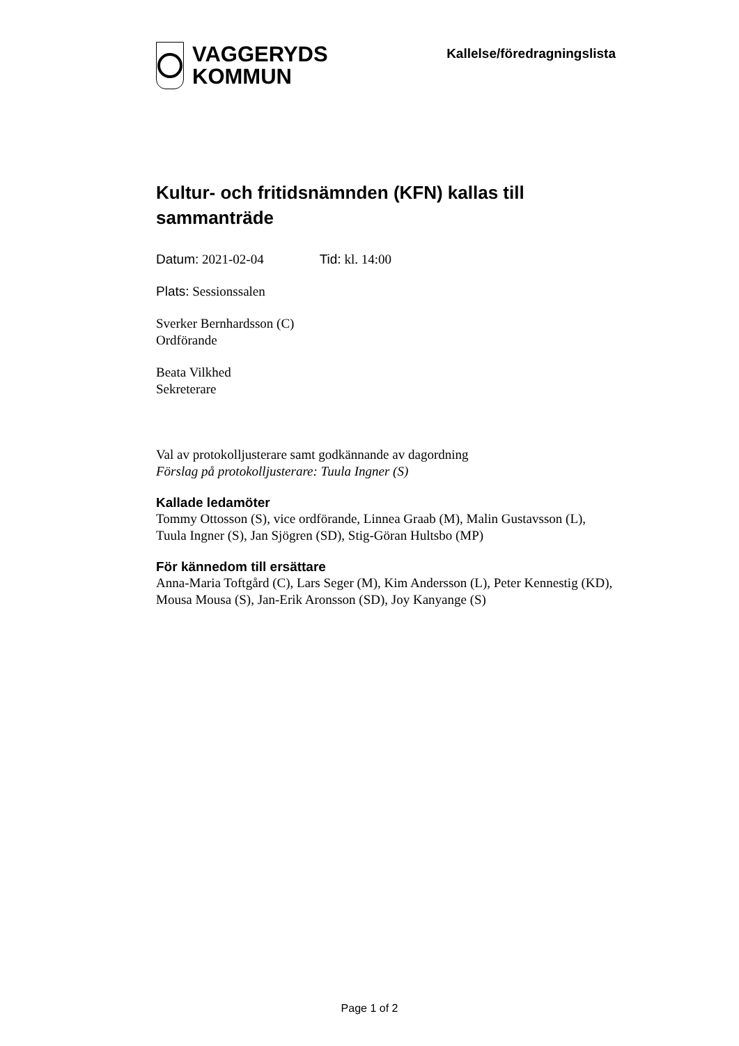VAGGERYDS
KOMMUN
Kallelse/föredragningslista
Kultur- och fritidsnämnden (KFN) kallas till sammanträde
Datum: 2021-02-04 Tid: kl. 14:00
Plats: Sessionssalen
Sverker Bernhardsson (C)
Ordförande
Beata Vilkhed
Sekreterare
Val av protokolljusterare samt godkännande av dagordning
Förslag på protokolljusterare: Tuula Ingner (S)
Kallade ledamöter
Tommy Ottosson (S), vice ordförande, Linnea Graab (M), Malin Gustavsson (L), Tuula Ingner (S), Jan Sjögren (SD), Stig-Göran Hultsbo (MP)
För kännedom till ersättare
Anna-Maria Toftgård (C), Lars Seger (M), Kim Andersson (L), Peter Kennestig (KD), Mousa Mousa (S), Jan-Erik Aronsson (SD), Joy Kanyange (S)
Page 1 of 2